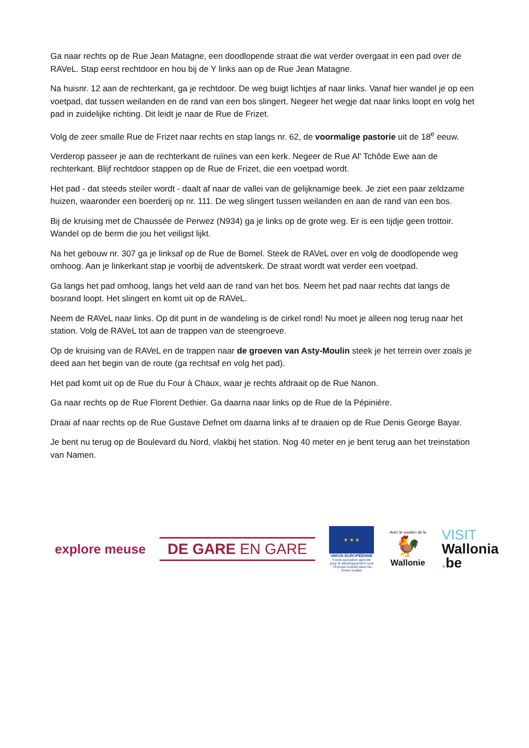Ga naar rechts op de Rue Jean Matagne, een doodlopende straat die wat verder overgaat in een pad over de RAVeL. Stap eerst rechtdoor en hou bij de Y links aan op de Rue Jean Matagne.
Na huisnr. 12 aan de rechterkant, ga je rechtdoor. De weg buigt lichtjes af naar links. Vanaf hier wandel je op een voetpad, dat tussen weilanden en de rand van een bos slingert. Negeer het wegje dat naar links loopt en volg het pad in zuidelijke richting. Dit leidt je naar de Rue de Frizet.
Volg de zeer smalle Rue de Frizet naar rechts en stap langs nr. 62, de voormalige pastorie uit de 18<sup>e</sup> eeuw.
Verderop passeer je aan de rechterkant de ruïnes van een kerk. Negeer de Rue Al' Tchôde Ewe aan de rechterkant. Blijf rechtdoor stappen op de Rue de Frizet, die een voetpad wordt.
Het pad - dat steeds steiler wordt - daalt af naar de vallei van de gelijknamige beek. Je ziet een paar zeldzame huizen, waaronder een boerderij op nr. 111. De weg slingert tussen weilanden en aan de rand van een bos.
Bij de kruising met de Chaussée de Perwez (N934) ga je links op de grote weg. Er is een tijdje geen trottoir. Wandel op de berm die jou het veiligst lijkt.
Na het gebouw nr. 307 ga je linksaf op de Rue de Bomel. Steek de RAVeL over en volg de doodlopende weg omhoog. Aan je linkerkant stap je voorbij de adventskerk. De straat wordt wat verder een voetpad.
Ga langs het pad omhoog, langs het veld aan de rand van het bos. Neem het pad naar rechts dat langs de bosrand loopt. Het slingert en komt uit op de RAVeL.
Neem de RAVeL naar links. Op dit punt in de wandeling is de cirkel rond! Nu moet je alleen nog terug naar het station. Volg de RAVeL tot aan de trappen van de steengroeve.
Op de kruising van de RAVeL en de trappen naar de groeven van Asty-Moulin steek je het terrein over zoals je deed aan het begin van de route (ga rechtsaf en volg het pad).
Het pad komt uit op de Rue du Four à Chaux, waar je rechts afdraait op de Rue Nanon.
Ga naar rechts op de Rue Florent Dethier. Ga daarna naar links op de Rue de la Pépinière.
Draai af naar rechts op de Rue Gustave Defnet om daarna links af te draaien op de Rue Denis George Bayar.
Je bent nu terug op de Boulevard du Nord, vlakbij het station. Nog 40 meter en je bent terug aan het treinstation van Namen.
explore meuse
DE GARE EN GARE
★ ★ ★
UNION EUROPÉENNE
Fonds européen agricole pour le développement rural : l'Europe investit dans les zones rurales
Avec le soutien de la
🐓
Wallonie
VISIT
Wallonia
. be